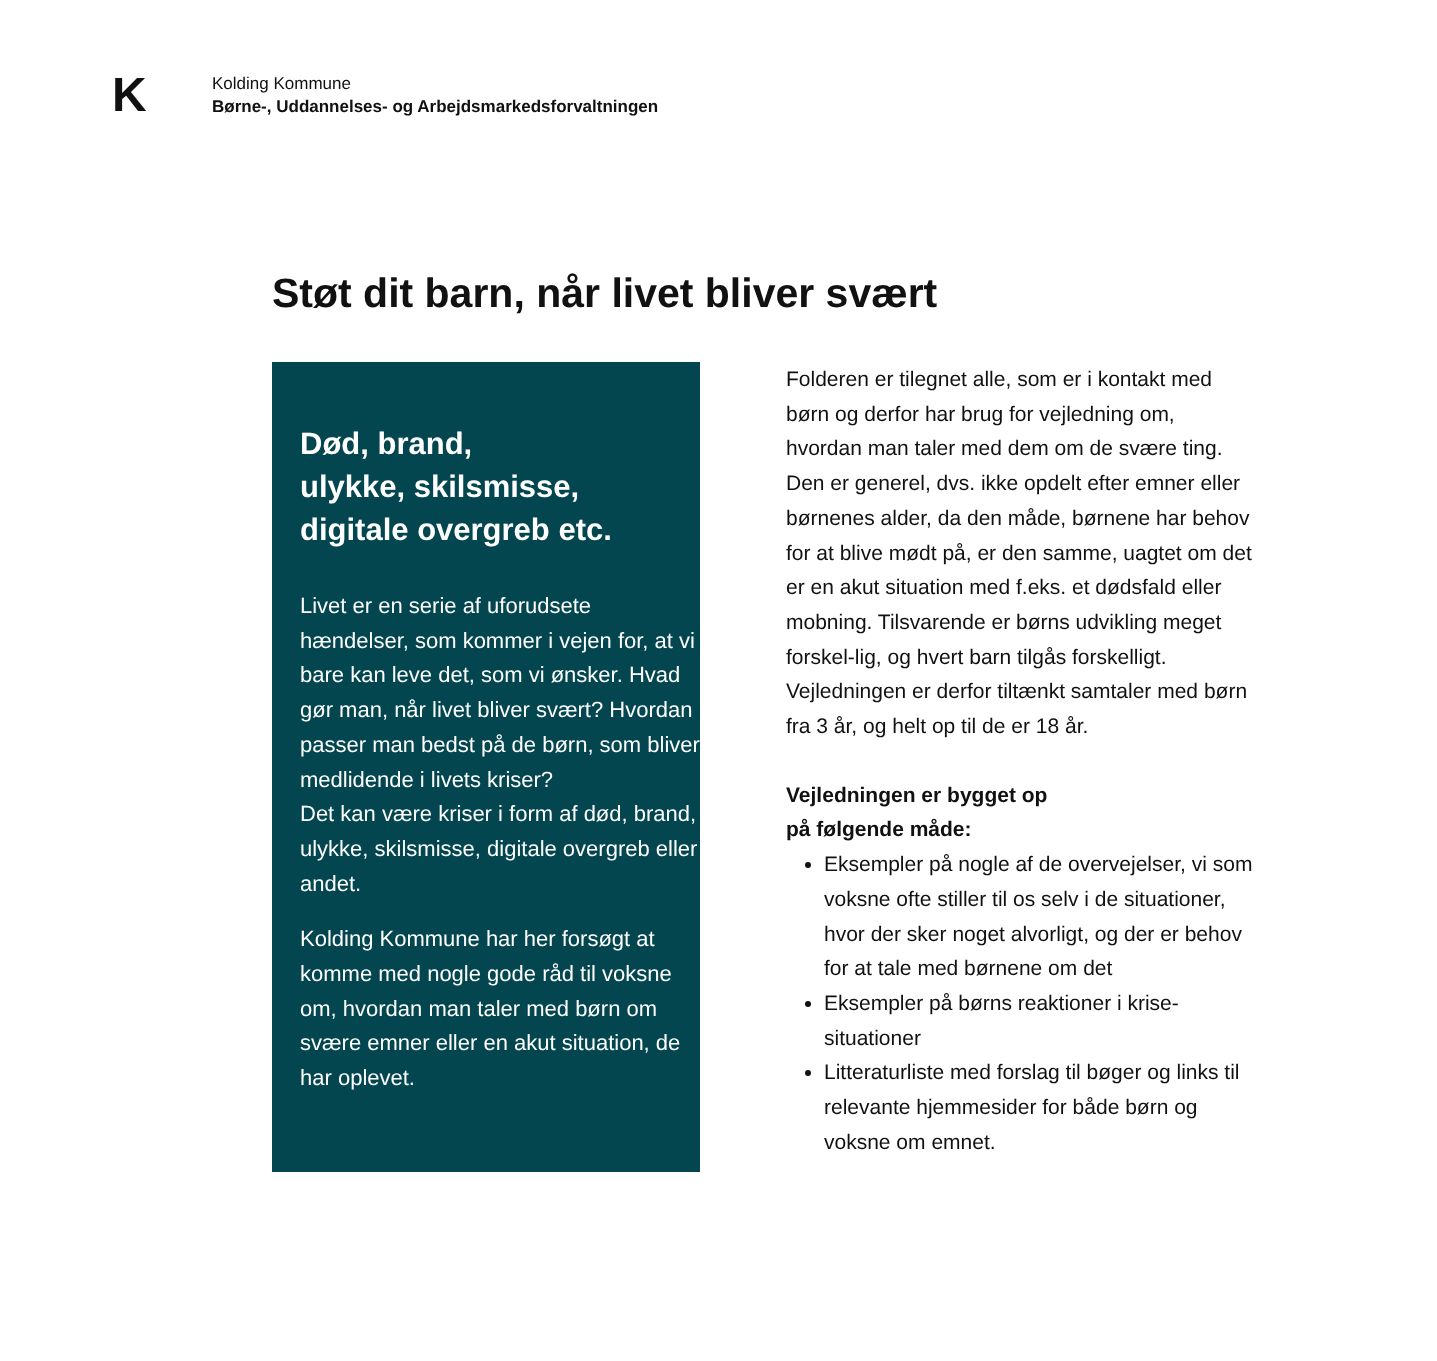K
Kolding Kommune
Børne-, Uddannelses- og Arbejdsmarkedsforvaltningen
Støt dit barn, når livet bliver svært
Død, brand,
ulykke, skilsmisse,
digitale overgreb etc.
Livet er en serie af uforudsete hændelser, som kommer i vejen for, at vi bare kan leve det, som vi ønsker. Hvad gør man, når livet bliver svært? Hvordan passer man bedst på de børn, som bliver medlidende i livets kriser?
Det kan være kriser i form af død, brand, ulykke, skilsmisse, digitale overgreb eller andet.
Kolding Kommune har her forsøgt at komme med nogle gode råd til voksne om, hvordan man taler med børn om svære emner eller en akut situation, de har oplevet.
Folderen er tilegnet alle, som er i kontakt med børn og derfor har brug for vejledning om, hvordan man taler med dem om de svære ting. Den er generel, dvs. ikke opdelt efter emner eller børnenes alder, da den måde, børnene har behov for at blive mødt på, er den samme, uagtet om det er en akut situation med f.eks. et dødsfald eller mobning. Tilsvarende er børns udvikling meget forskel-lig, og hvert barn tilgås forskelligt.
Vejledningen er derfor tiltænkt samtaler med børn fra 3 år, og helt op til de er 18 år.
Vejledningen er bygget op
på følgende måde:
Eksempler på nogle af de overvejelser, vi som voksne ofte stiller til os selv i de situationer, hvor der sker noget alvorligt, og der er behov for at tale med børnene om det
Eksempler på børns reaktioner i krise-situationer
Litteraturliste med forslag til bøger og links til relevante hjemmesider for både børn og voksne om emnet.